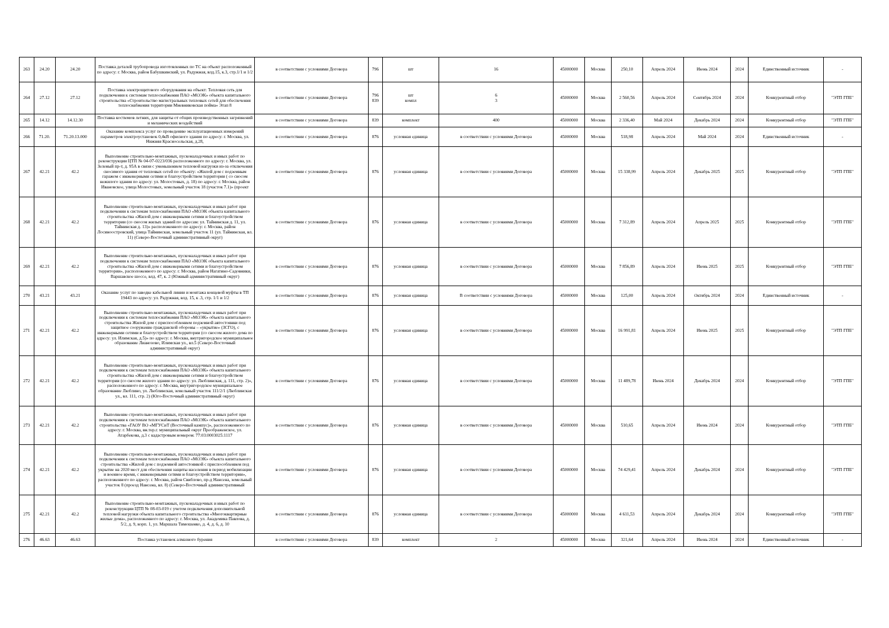| 263 | 24.20 | 24.20 | Поставка деталей трубопровода изготовленных по ТС на объект расположенный по адресу: г. Москва, район Бабушкинский, ул. Радужная, влд.15, к.3, стр.1/1 и 1/2 | в соответствии с условиями Договора | 796 | шт | 16 | 45000000 | Москва | 250,10 | Апрель 2024 | Июнь 2024 | 2024 | Единственный источник | - |
| 264 | 27.12 | 27.12 | Поставка электрощитового оборудования на объект: Тепловая сеть для подключения к системам теплоснабжения ПАО «МОЭК» объекта капитального строительства «Строительство магистральных тепловых сетей для обеспечения теплоснабжения территории Мневниковская пойма» Этап 8 | в соответствии с условиями Договора | 796 839 | шт компл | 6 3 | 45000000 | Москва | 2 560,56 | Апрель 2024 | Сентябрь 2024 | 2024 | Конкурентный отбор | "ЭТП ГПБ" |
| 265 | 14.12 | 14.12.30 | Поставка костюмов летних, для защиты от общих производственных загрязнений и механических воздействий | в соответствии с условиями Договора | 839 | комплект | 400 | 45000000 | Москва | 2 336,40 | Май 2024 | Декабрь 2024 | 2024 | Конкурентный отбор | "ЭТП ГПБ" |
| 266 | 71.20. | 71.20.13.000 | Оказание комплекса услуг по проведению эксплуатационных измерений параметров электроустановок 0,4кВ офисного здания по адресу: г. Москва, ул. Нижняя Красносельская, д.28, | в соответствии с условиями Договора | 876 | условная единица | в соответствии с условиями Договора | 45000000 | Москва | 518,98 | Апрель 2024 | Май 2024 | 2024 | Единственный источник | - |
| 267 | 42.21 | 42.2 | Выполнение строительно-монтажных, пусконаладочных и иных работ по реконструкции ЦТП № 04-07-0223/036 расположенного по адресу: г. Москва, ул. Зеленый пр-т, д. 95А в связи с уменьшением тепловой нагрузки из-за отключения сносимого здания от тепловых сетей по объекту: «Жилой дом с подземным гаражом с инженерными сетями и благоустройством территории ( со сносом нежилого здания по адресу: ул. Молостовых, д. 18) по адресу: г. Москва, район Ивановское, улица Молостовых, земельный участок 18 (участок 7.1)» (проект | в соответствии с условиями Договора | 876 | условная единица | в соответствии с условиями Договора | 45000000 | Москва | 15 338,99 | Апрель 2024 | Декабрь 2025 | 2025 | Конкурентный отбор | "ЭТП ГПБ" |
| 268 | 42.21 | 42.2 | Выполнение строительно-монтажных, пусконаладочных и иных работ при подключении к системам теплоснабжения ПАО «МОЭК объекта капитального строительства «Жилой дом с инженерными сетями и благоустройством территории (со сносом жилых зданий по адресам: ул. Тайнинская д. 11, ул. Тайнинская д. 13)» расположенного по адресу: г. Москва, район Лосиноостровский, улица Тайнинская, земельный участок 11 (ул. Тайнинская, вл. 11) (Северо-Восточный административный округ) | в соответствии с условиями Договора | 876 | условная единица | в соответствии с условиями Договора | 45000000 | Москва | 7 312,89 | Апрель 2024 | Апрель 2025 | 2025 | Конкурентный отбор | "ЭТП ГПБ" |
| 269 | 42.21 | 42.2 | Выполнение строительно-монтажных, пусконаладочных и иных работ при подключении к системам теплоснабжения ПАО «МОЭК объекта капитального строительства «Жилой дом с инженерными сетями и благоустройством территории», расположенного по адресу: г. Москва, район Нагатино-Садовники, Варшавское шоссе, влд. 47, к. 2 (Южный административный округ) | в соответствии с условиями Договора | 876 | условная единица | в соответствии с условиями Договора | 45000000 | Москва | 7 856,89 | Апрель 2024 | Июнь 2025 | 2025 | Конкурентный отбор | "ЭТП ГПБ" |
| 270 | 43.21 | 43.21 | Оказание услуг по заводке кабельной линии и монтажа концевой муфты в ТП 19443 по адресу: ул. Радужная, влд. 15, к .3, стр. 1/1 и 1/2 | в соответствии с условиями Договора | 876 | условная единица | В соответствии с условиями Договора | 45000000 | Москва | 125,00 | Апрель 2024 | Октябрь 2024 | 2024 | Единственный источник | - |
| 271 | 42.21 | 42.2 | Выполнение строительно-монтажных, пусконаладочных и иных работ при подключении к системам теплоснабжения ПАО «МОЭК» объекта капитального строительства Жилой дом с приспособлением подземной автостоянки под защитное сооружение гражданской обороны – «укрытие» (ЗСГО), с инженерными сетями и благоустройством территории (со сносом жилого дома по адресу: ул. Илимская, д.5)» по адресу: г. Москва, внутригородское муниципальное образование Лианозово, Илимская ул., вл.5 (Северо-Восточный административный округ) | в соответствии с условиями Договора | 876 | условная единица | в соответствии с условиями Договора | 45000000 | Москва | 16 991,81 | Апрель 2024 | Июнь 2025 | 2025 | Конкурентный отбор | "ЭТП ГПБ" |
| 272 | 42.21 | 42.2 | Выполнение строительно-монтажных, пусконаладочных и иных работ при подключении к системам теплоснабжения ПАО «МОЭК» объекта капитального строительства «Жилой дом с инженерными сетями и благоустройством территории (со сносом жилого здания по адресу: ул. Люблинская, д. 111, стр. 2)», расположенного по адресу: г. Москва, внутригородское муниципальное образование Люблино, ул. Люблинская, земельный участок 111/2/1 (Люблинская ул., вл. 111, стр. 2) (Юго-Восточный административный округ) | в соответствии с условиями Договора | 876 | условная единица | в соответствии с условиями Договора | 45000000 | Москва | 11 489,78 | Июнь 2024 | Декабрь 2024 | 2024 | Конкурентный отбор | "ЭТП ГПБ" |
| 273 | 42.21 | 42.2 | Выполнение строительно-монтажных, пусконаладочных и иных работ при подключении к системам теплоснабжения ПАО «МОЭК» объекта капитального строительства «ГАОУ ВО «МГУСиТ (Восточный кампус)», расположенного по адресу: г. Москва, вн.тер.г. муниципальный округ Преображенское, ул. Атарбекова, д.3 с кадастровым номером: 77:03:0003025:1117 | в соответствии с условиями Договора | 876 | условная единица | в соответствии с условиями Договора | 45000000 | Москва | 510,65 | Апрель 2024 | Июнь 2024 | 2024 | Конкурентный отбор | "ЭТП ГПБ" |
| 274 | 42.21 | 42.2 | Выполнение строительно-монтажных, пусконаладочных и иных работ при подключении к системам теплоснабжения ПАО «МОЭК» объекта капитального строительства «Жилой дом с подземной автостоянкой с приспособлением под укрытие на 2020 мест для обеспечения защиты населения в период мобилизации и военное время, с инженерными сетями и благоустройством территории», расположенного по адресу: г. Москва, район Свиблово, пр-д Нансена, земельный участок 8 (проезд Нансена, вл. 8) (Северо-Восточный административный | в соответствии с условиями Договора | 876 | условная единица | в соответствии с условиями Договора | 45000000 | Москва | 74 429,41 | Апрель 2024 | Декабрь 2024 | 2024 | Конкурентный отбор | "ЭТП ГПБ" |
| 275 | 42.21 | 42.2 | Выполнение строительно-монтажных, пусконаладочных и иных работ по реконструкции ЦТП № 08-03-019 с учетом подключения дополнительной тепловой нагрузки объекта капитального строительства «Многоквартирные жилые дома», расположенного по адресу: г. Москва, ул. Академика Павлова, д. 5/2, д. 9, корп. 1, ул. Маршала Тимошенко, д. 4, д. 6, д. 10 | в соответствии с условиями Договора | 876 | условная единица | в соответствии с условиями Договора | 45000000 | Москва | 4 611,53 | Апрель 2024 | Декабрь 2024 | 2024 | Конкурентный отбор | "ЭТП ГПБ" |
| 276 | 46.63 | 46.63 | Поставка установок алмазного бурения | в соответствии с условиями Договора | 839 | комплект | 2 | 45000000 | Москва | 321,64 | Апрель 2024 | Июнь 2024 | 2024 | Единственный источник | - |